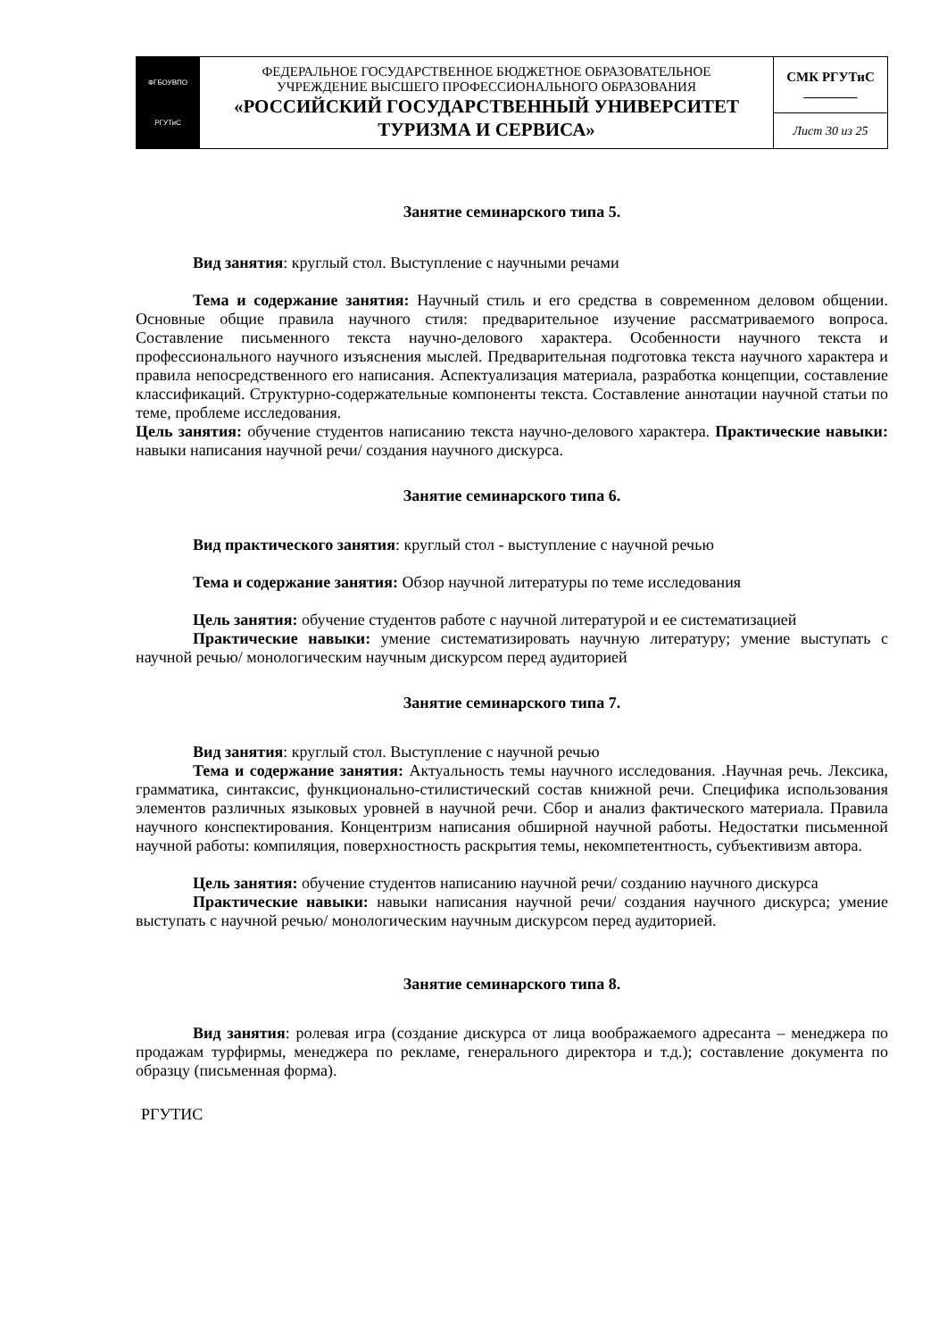| ФГБОУВПО РГУТиС | ФЕДЕРАЛЬНОЕ ГОСУДАРСТВЕННОЕ БЮДЖЕТНОЕ ОБРАЗОВАТЕЛЬНОЕ УЧРЕЖДЕНИЕ ВЫСШЕГО ПРОФЕССИОНАЛЬНОГО ОБРАЗОВАНИЯ «РОССИЙСКИЙ ГОСУДАРСТВЕННЫЙ УНИВЕРСИТЕТ ТУРИЗМА И СЕРВИСА» | СМК РГУТиС ________ |
| | | Лист 30 из 25 |
Занятие семинарского типа 5.
Вид занятия: круглый стол. Выступление с научными речами
Тема и содержание занятия: Научный стиль и его средства в современном деловом общении. Основные общие правила научного стиля: предварительное изучение рассматриваемого вопроса. Составление письменного текста научно-делового характера. Особенности научного текста и профессионального научного изъяснения мыслей. Предварительная подготовка текста научного характера и правила непосредственного его написания. Аспектуализация материала, разработка концепции, составление классификаций. Структурно-содержательные компоненты текста. Составление аннотации научной статьи по теме, проблеме исследования.
Цель занятия: обучение студентов написанию текста научно-делового характера. Практические навыки: навыки написания научной речи/ создания научного дискурса.
Занятие семинарского типа 6.
Вид практического занятия: круглый стол - выступление с научной речью
Тема и содержание занятия: Обзор научной литературы по теме исследования
Цель занятия: обучение студентов работе с научной литературой и ее систематизацией
Практические навыки: умение систематизировать научную литературу; умение выступать с научной речью/ монологическим научным дискурсом перед аудиторией
Занятие семинарского типа 7.
Вид занятия: круглый стол. Выступление с научной речью
Тема и содержание занятия: Актуальность темы научного исследования. .Научная речь. Лексика, грамматика, синтаксис, функционально-стилистический состав книжной речи. Специфика использования элементов различных языковых уровней в научной речи. Сбор и анализ фактического материала. Правила научного конспектирования. Концентризм написания обширной научной работы. Недостатки письменной научной работы: компиляция, поверхностность раскрытия темы, некомпетентность, субъективизм автора.
Цель занятия: обучение студентов написанию научной речи/ созданию научного дискурса
Практические навыки: навыки написания научной речи/ создания научного дискурса; умение выступать с научной речью/ монологическим научным дискурсом перед аудиторией.
Занятие семинарского типа 8.
Вид занятия: ролевая игра (создание дискурса от лица воображаемого адресанта – менеджера по продажам турфирмы, менеджера по рекламе, генерального директора и т.д.); составление документа по образцу (письменная форма).
РГУТИС